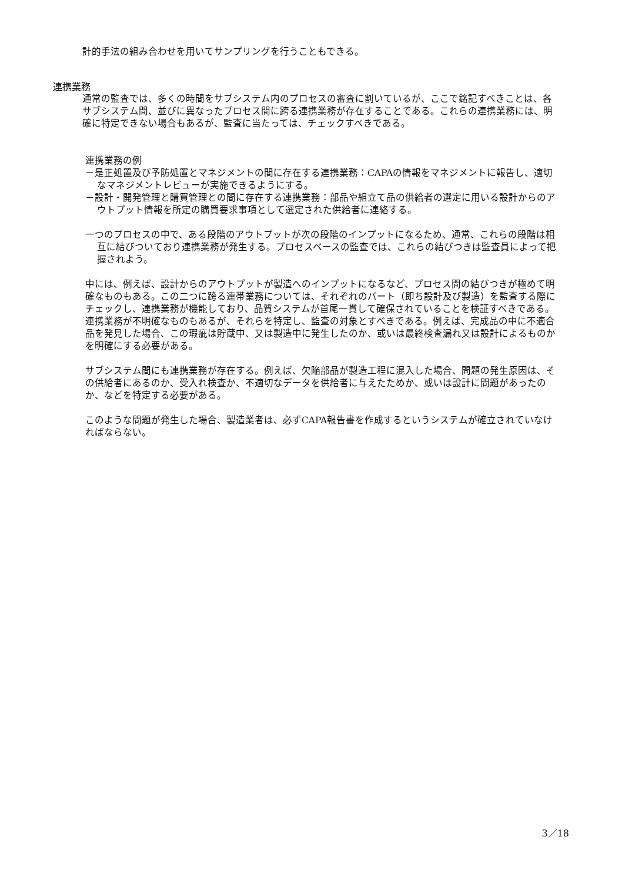計的手法の組み合わせを用いてサンプリングを行うこともできる。
連携業務
通常の監査では、多くの時間をサブシステム内のプロセスの審査に割いているが、ここで銘記すべきことは、各サブシステム間、並びに異なったプロセス間に跨る連携業務が存在することである。これらの連携業務には、明確に特定できない場合もあるが、監査に当たっては、チェックすべきである。
連携業務の例
－是正処置及び予防処置とマネジメントの間に存在する連携業務：CAPAの情報をマネジメントに報告し、適切なマネジメントレビューが実施できるようにする。
－設計・開発管理と購買管理との間に存在する連携業務：部品や組立て品の供給者の選定に用いる設計からのアウトプット情報を所定の購買要求事項として選定された供給者に連絡する。
一つのプロセスの中で、ある段階のアウトプットが次の段階のインプットになるため、通常、これらの段階は相互に結びついており連携業務が発生する。プロセスベースの監査では、これらの結びつきは監査員によって把握されよう。
中には、例えば、設計からのアウトプットが製造へのインプットになるなど、プロセス間の結びつきが極めて明確なものもある。この二つに跨る連帯業務については、それぞれのパート（即ち設計及び製造）を監査する際にチェックし、連携業務が機能しており、品質システムが首尾一貫して確保されていることを検証すべきである。
連携業務が不明確なものもあるが、それらを特定し、監査の対象とすべきである。例えば、完成品の中に不適合品を発見した場合、この瑕疵は貯蔵中、又は製造中に発生したのか、或いは最終検査漏れ又は設計によるものかを明確にする必要がある。
サブシステム間にも連携業務が存在する。例えば、欠陥部品が製造工程に混入した場合、問題の発生原因は、その供給者にあるのか、受入れ検査か、不適切なデータを供給者に与えたためか、或いは設計に問題があったのか、などを特定する必要がある。
このような問題が発生した場合、製造業者は、必ずCAPA報告書を作成するというシステムが確立されていなければならない。
3／18